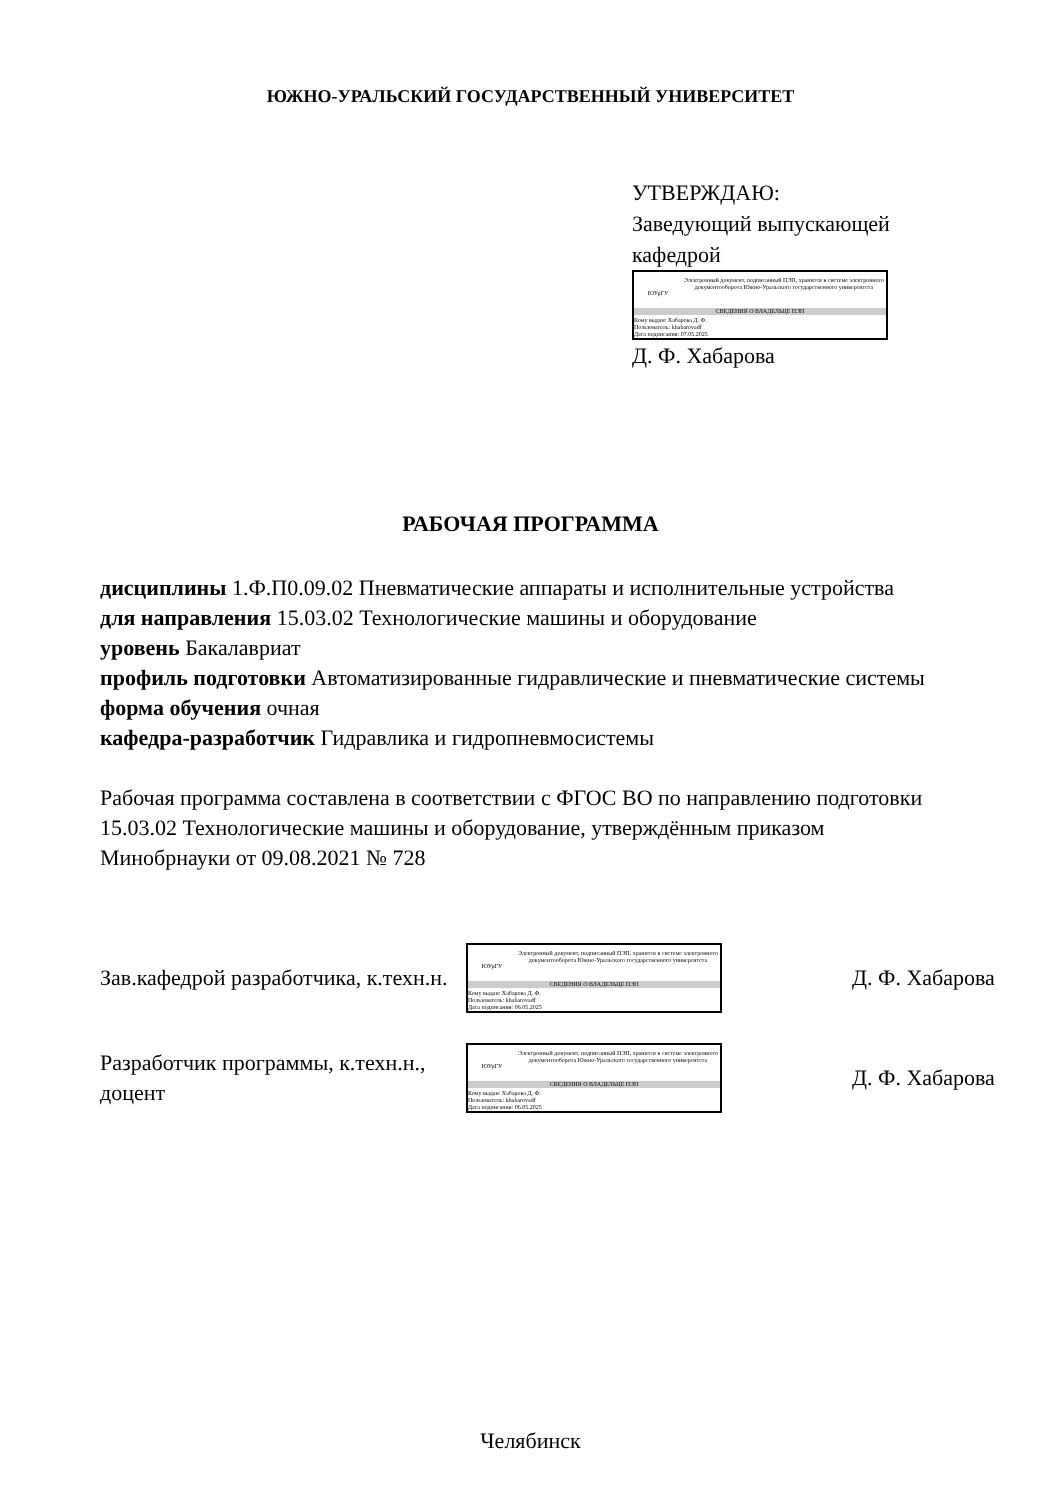ЮЖНО-УРАЛЬСКИЙ ГОСУДАРСТВЕННЫЙ УНИВЕРСИТЕТ
УТВЕРЖДАЮ:
Заведующий выпускающей кафедрой
ЮУрГУ
Электронный документ, подписанный ПЭП, хранится в системе электронного документооборота Южно-Уральского государственного университета
СВЕДЕНИЯ О ВЛАДЕЛЬЦЕ ПЭП
Кому выдан: Хабарова Д. Ф.
Пользователь: khabarovadf
Дата подписания: 07.05.2025
Д. Ф. Хабарова
РАБОЧАЯ ПРОГРАММА
дисциплины 1.Ф.П0.09.02 Пневматические аппараты и исполнительные устройства
для направления 15.03.02 Технологические машины и оборудование
уровень Бакалавриат
профиль подготовки Автоматизированные гидравлические и пневматические системы
форма обучения очная
кафедра-разработчик Гидравлика и гидропневмосистемы
Рабочая программа составлена в соответствии с ФГОС ВО по направлению подготовки 15.03.02 Технологические машины и оборудование, утверждённым приказом Минобрнауки от 09.08.2021 № 728
Зав.кафедрой разработчика, к.техн.н.
ЮУрГУ
Электронный документ, подписанный ПЭП, хранится в системе электронного документооборота Южно-Уральского государственного университета
СВЕДЕНИЯ О ВЛАДЕЛЬЦЕ ПЭП
Кому выдан: Хабарова Д. Ф.
Пользователь: khabarovadf
Дата подписания: 06.05.2025
Д. Ф. Хабарова
Разработчик программы, к.техн.н., доцент
ЮУрГУ
Электронный документ, подписанный ПЭП, хранится в системе электронного документооборота Южно-Уральского государственного университета
СВЕДЕНИЯ О ВЛАДЕЛЬЦЕ ПЭП
Кому выдан: Хабарова Д. Ф.
Пользователь: khabarovadf
Дата подписания: 06.05.2025
Д. Ф. Хабарова
Челябинск